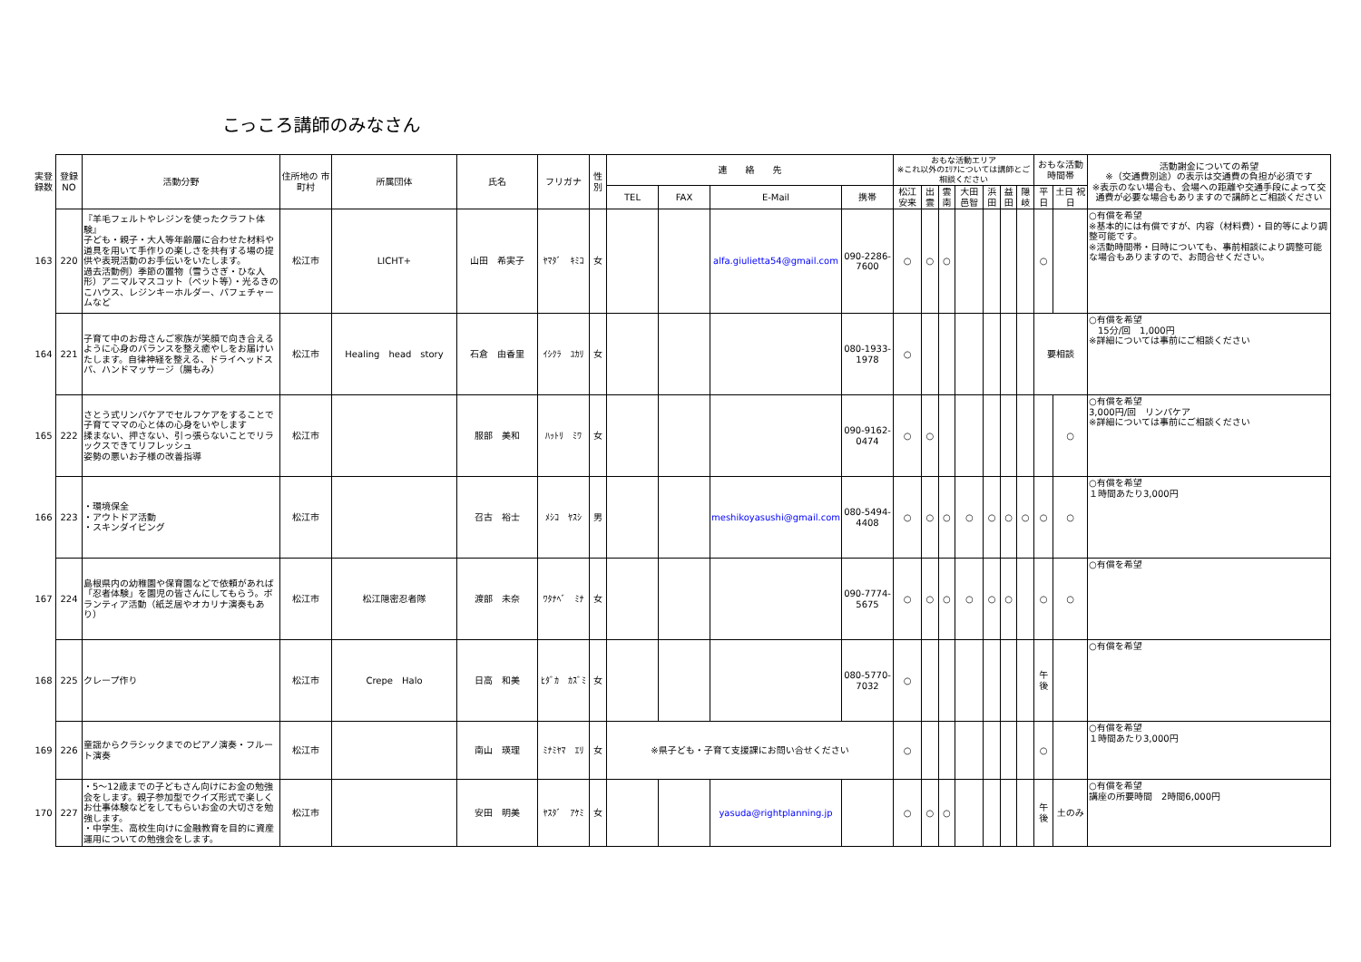こっころ講師のみなさん
| 実登 録数 | 登録 NO | 活動分野 | 住所地の 市町村 | 所属団体 | 氏名 | フリガナ | 性 別 | 連 絡 先 | | | | おもな活動エリア ※これ以外のｴﾘｱについては講師とご相談ください | | | | | | | おもな活動 時間帯 | | 活動謝金についての希望 ※（交通費別途）の表示は交通費の負担が必須です ※表示のない場合も、会場への距離や交通手段によって交通費が必要な場合もありますので講師とご相談ください |
| --- | --- | --- | --- | --- | --- | --- | --- | --- | --- | --- | --- | --- | --- | --- | --- | --- | --- | --- | --- | --- | --- |
| | | | | | | | | TEL | FAX | E-Mail | 携帯 | 松江 安来 | 出雲 | 雲南 | 大田 邑智 | 浜田 | 益田 | 隠岐 | 平日 | 土日 祝日 | |
| 163 | 220 | 『羊毛フェルトやレジンを使ったクラフト体験』 子ども・親子・大人等年齢層に合わせた材料や道具を用いて手作りの楽しさを共有する場の提供や表現活動のお手伝いをいたします。 過去活動例）季節の置物（雪うさぎ・ひな人形）アニマルマスコット（ペット等）・光るきのこハウス、レジンキーホルダー、パフェチャームなど | 松江市 | LICHT+ | 山田 希実子 | ﾔﾏﾀﾞ ｷﾐｺ | 女 | | | alfa.giulietta54@gmail.com | 090-2286-7600 | ○ | ○ | ○ | | | | | ○ | | ○有償を希望 ※基本的には有償ですが、内容（材料費）・目的等により調整可能です。 ※活動時間帯・日時についても、事前相談により調整可能な場合もありますので、お問合せください。 |
| 164 | 221 | 子育て中のお母さんご家族が笑顔で向き合えるように心身のバランスを整え癒やしをお届けいたします。自律神経を整える、ドライヘッドスパ、ハンドマッサージ（腸もみ） | 松江市 | Healing head story | 石倉 由香里 | ｲｼｸﾗ ﾕｶﾘ | 女 | | | | 080-1933-1978 | ○ | | | | | | | 要相談 | | ○有償を希望 15分/回 1,000円 ※詳細については事前にご相談ください |
| 165 | 222 | さとう式リンパケアでセルフケアをすることで子育てママの心と体の心身をいやします 揉まない、押さない、引っ張らないことでリラックスできてリフレッシュ 姿勢の悪いお子様の改善指導 | 松江市 | | 服部 美和 | ﾊｯﾄﾘ ﾐﾜ | 女 | | | | 090-9162-0474 | ○ | ○ | | | | | | | ○ | ○有償を希望 3,000円/回 リンパケア ※詳細については事前にご相談ください |
| 166 | 223 | ・環境保全 ・アウトドア活動 ・スキンダイビング | 松江市 | | 召古 裕士 | ﾒｼｺ ﾔｽｼ | 男 | | | meshikoyasushi@gmail.com | 080-5494-4408 | ○ | ○ | ○ | ○ | ○ | ○ | ○ | ○ | ○ | ○有償を希望 １時間あたり3,000円 |
| 167 | 224 | 島根県内の幼稚園や保育園などで依頼があれば「忍者体験」を園児の皆さんにしてもらう。ボランティア活動（紙芝居やオカリナ演奏もあり） | 松江市 | 松江隠密忍者隊 | 渡部 未奈 | ﾜﾀﾅﾍﾞ ﾐﾅ | 女 | | | | 090-7774-5675 | ○ | ○ | ○ | ○ | ○ | ○ | | ○ | ○ | ○有償を希望 |
| 168 | 225 | クレープ作り | 松江市 | Crepe Halo | 日高 和美 | ﾋﾀﾞｶ ｶｽﾞﾐ | 女 | | | | 080-5770-7032 | ○ | | | | | | | 午後 | | ○有償を希望 |
| 169 | 226 | 童謡からクラシックまでのピアノ演奏・フルート演奏 | 松江市 | | 南山 瑛理 | ﾐﾅﾐﾔﾏ ｴﾘ | 女 | ※県子ども・子育て支援課にお問い合せください | | | | ○ | | | | | | | ○ | | ○有償を希望 １時間あたり3,000円 |
| 170 | 227 | ・5～12歳までの子どもさん向けにお金の勉強会をします。親子参加型でクイズ形式で楽しくお仕事体験などをしてもらいお金の大切さを勉強します。 ・中学生、高校生向けに金融教育を目的に資産運用についての勉強会をします。 | 松江市 | | 安田 明美 | ﾔｽﾀﾞ ｱｹﾐ | 女 | | | yasuda@rightplanning.jp | | ○ | ○ | ○ | | | | | 午後 | 土のみ | ○有償を希望 講座の所要時間 2時間6,000円 |